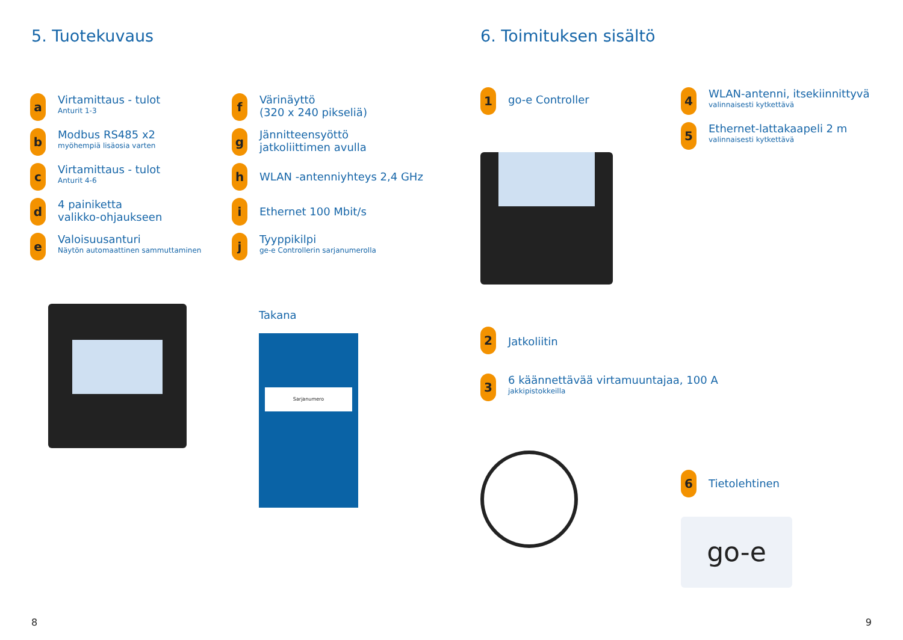5. Tuotekuvaus
a
Virtamittaus - tulot
Anturit 1-3
b
Modbus RS485 x2
myöhempiä lisäosia varten
c
Virtamittaus - tulot
Anturit 4-6
d
4 painiketta
valikko-ohjaukseen
e
Valoisuusanturi
Näytön automaattinen sammuttaminen
f
Värinäyttö
(320 x 240 pikseliä)
g
Jännitteensyöttö
jatkoliittimen avulla
h
WLAN -antenniyhteys 2,4 GHz
i
Ethernet 100 Mbit/s
j
Tyyppikilpi
ge-e Controllerin sarjanumerolla
Takana
Sarjanumero
8
6. Toimituksen sisältö
1
go-e Controller
2
Jatkoliitin
3
6 käännettävää virtamuuntajaa, 100 A
jakkipistokkeilla
4
WLAN-antenni, itsekiinnittyvä
valinnaisesti kytkettävä
5
Ethernet-lattakaapeli 2 m
valinnaisesti kytkettävä
6
Tietolehtinen
go-e
9